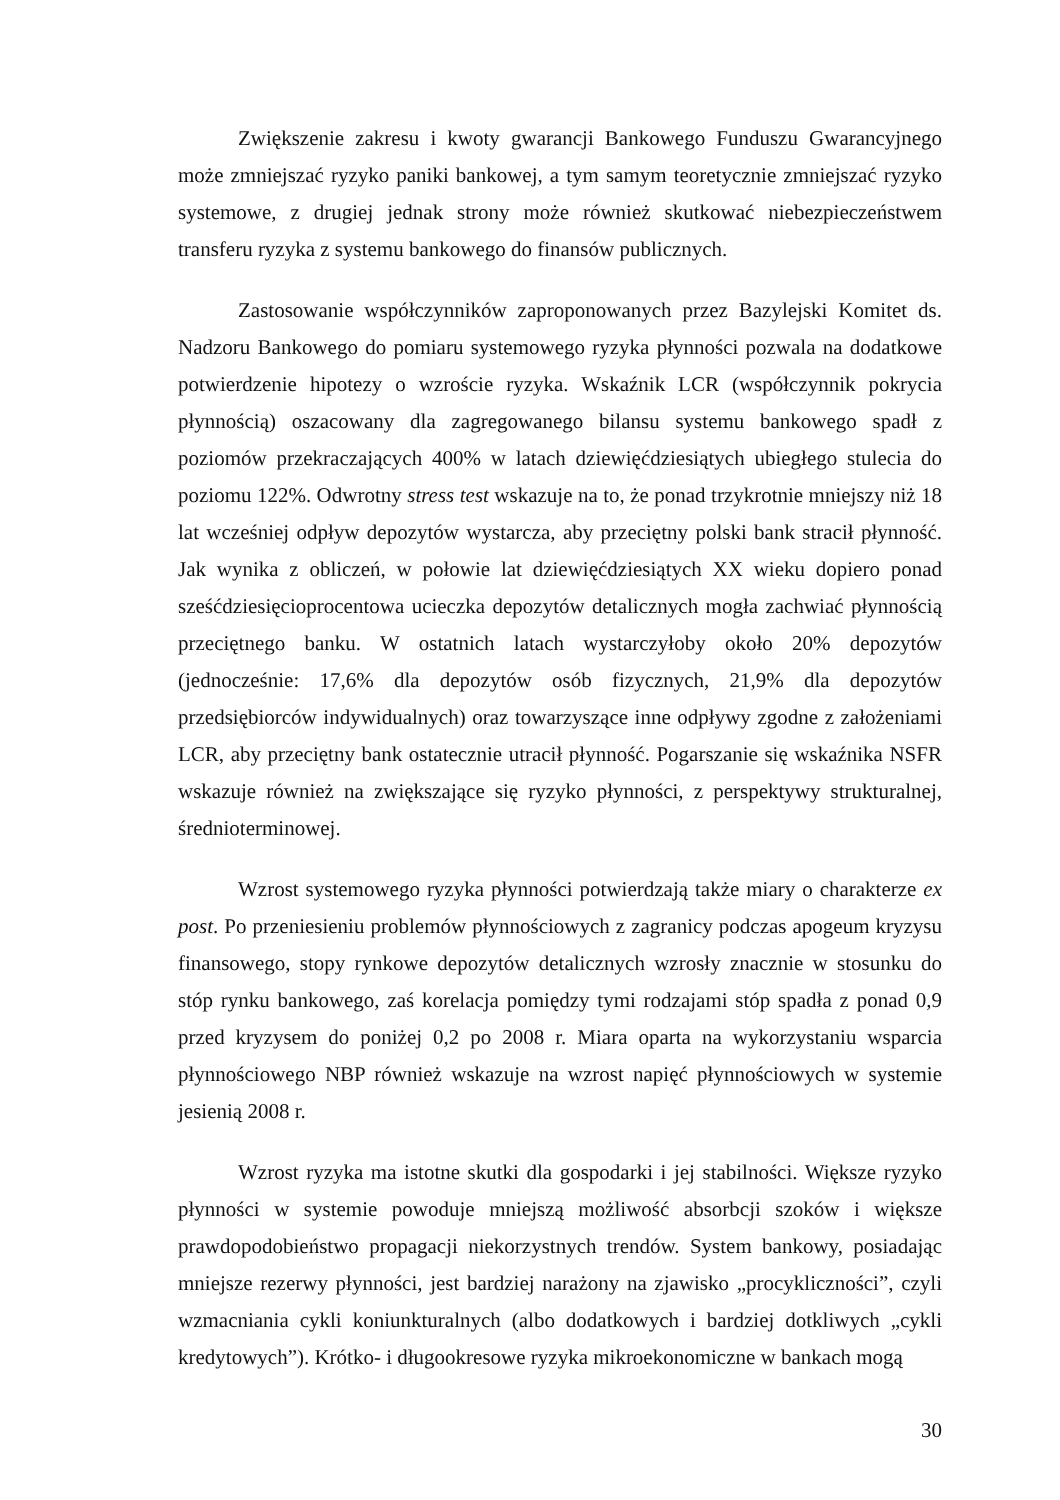Zwiększenie zakresu i kwoty gwarancji Bankowego Funduszu Gwarancyjnego może zmniejszać ryzyko paniki bankowej, a tym samym teoretycznie zmniejszać ryzyko systemowe, z drugiej jednak strony może również skutkować niebezpieczeństwem transferu ryzyka z systemu bankowego do finansów publicznych.
Zastosowanie współczynników zaproponowanych przez Bazylejski Komitet ds. Nadzoru Bankowego do pomiaru systemowego ryzyka płynności pozwala na dodatkowe potwierdzenie hipotezy o wzroście ryzyka. Wskaźnik LCR (współczynnik pokrycia płynnością) oszacowany dla zagregowanego bilansu systemu bankowego spadł z poziomów przekraczających 400% w latach dziewięćdziesiątych ubiegłego stulecia do poziomu 122%. Odwrotny stress test wskazuje na to, że ponad trzykrotnie mniejszy niż 18 lat wcześniej odpływ depozytów wystarcza, aby przeciętny polski bank stracił płynność. Jak wynika z obliczeń, w połowie lat dziewięćdziesiątych XX wieku dopiero ponad sześćdziesięcioprocentowa ucieczka depozytów detalicznych mogła zachwiać płynnością przeciętnego banku. W ostatnich latach wystarczyłoby około 20% depozytów (jednocześnie: 17,6% dla depozytów osób fizycznych, 21,9% dla depozytów przedsiębiorców indywidualnych) oraz towarzyszące inne odpływy zgodne z założeniami LCR, aby przeciętny bank ostatecznie utracił płynność. Pogarszanie się wskaźnika NSFR wskazuje również na zwiększające się ryzyko płynności, z perspektywy strukturalnej, średnioterminowej.
Wzrost systemowego ryzyka płynności potwierdzają także miary o charakterze ex post. Po przeniesieniu problemów płynnościowych z zagranicy podczas apogeum kryzysu finansowego, stopy rynkowe depozytów detalicznych wzrosły znacznie w stosunku do stóp rynku bankowego, zaś korelacja pomiędzy tymi rodzajami stóp spadła z ponad 0,9 przed kryzysem do poniżej 0,2 po 2008 r. Miara oparta na wykorzystaniu wsparcia płynnościowego NBP również wskazuje na wzrost napięć płynnościowych w systemie jesienią 2008 r.
Wzrost ryzyka ma istotne skutki dla gospodarki i jej stabilności. Większe ryzyko płynności w systemie powoduje mniejszą możliwość absorbcji szoków i większe prawdopodobieństwo propagacji niekorzystnych trendów. System bankowy, posiadając mniejsze rezerwy płynności, jest bardziej narażony na zjawisko „procykliczności”, czyli wzmacniania cykli koniunkturalnych (albo dodatkowych i bardziej dotkliwych „cykli kredytowych”). Krótko- i długookresowe ryzyka mikroekonomiczne w bankach mogą
30